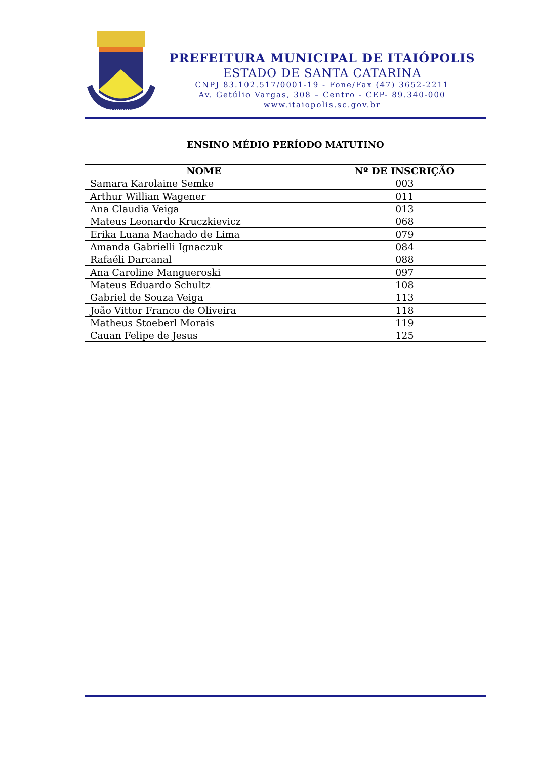ITAIOPOLIS
PREFEITURA MUNICIPAL DE ITAIÓPOLIS
ESTADO DE SANTA CATARINA
CNPJ 83.102.517/0001-19 - Fone/Fax (47) 3652-2211
Av. Getúlio Vargas, 308 – Centro - CEP- 89.340-000
www.itaiopolis.sc.gov.br
ENSINO MÉDIO PERÍODO MATUTINO
| NOME | Nº DE INSCRIÇÃO |
| --- | --- |
| Samara Karolaine Semke | 003 |
| Arthur Willian Wagener | 011 |
| Ana Claudia Veiga | 013 |
| Mateus Leonardo Kruczkievicz | 068 |
| Erika Luana Machado de Lima | 079 |
| Amanda Gabrielli Ignaczuk | 084 |
| Rafaéli Darcanal | 088 |
| Ana Caroline Mangueroski | 097 |
| Mateus Eduardo Schultz | 108 |
| Gabriel de Souza Veiga | 113 |
| João Vittor Franco de Oliveira | 118 |
| Matheus Stoeberl Morais | 119 |
| Cauan Felipe de Jesus | 125 |